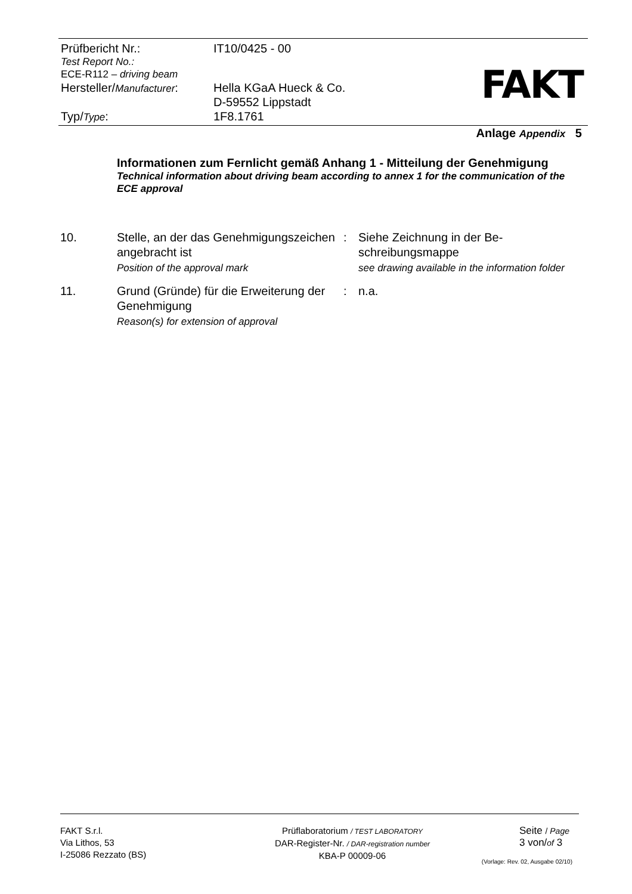| Prüfbericht Nr.: | IT10/0425 - 00 |
| Test Report No.: ECE-R112 – driving beam | |
| Hersteller/ Manufacturer : | Hella KGaA Hueck & Co. D-59552 Lippstadt |
| Typ/ Type : | 1F8.1761 |
FAKT
Anlage Appendix 5
Informationen zum Fernlicht gemäß Anhang 1 - Mitteilung der Genehmigung
Technical information about driving beam according to annex 1 for the communication of the ECE approval
| 10. | Stelle, an der das Genehmigungszeichen angebracht ist Position of the approval mark | : | Siehe Zeichnung in der Be- schreibungsmappe see drawing available in the information folder |
| 11. | Grund (Gründe) für die Erweiterung der Genehmigung Reason(s) for extension of approval | : | n.a. |
FAKT S.r.l.
Via Lithos, 53
I-25086 Rezzato (BS)
Prüflaboratorium / TEST LABORATORY
DAR-Register-Nr. / DAR-registration number
KBA-P 00009-06
Seite / Page
3 von/of 3
(Vorlage: Rev. 02, Ausgabe 02/10)